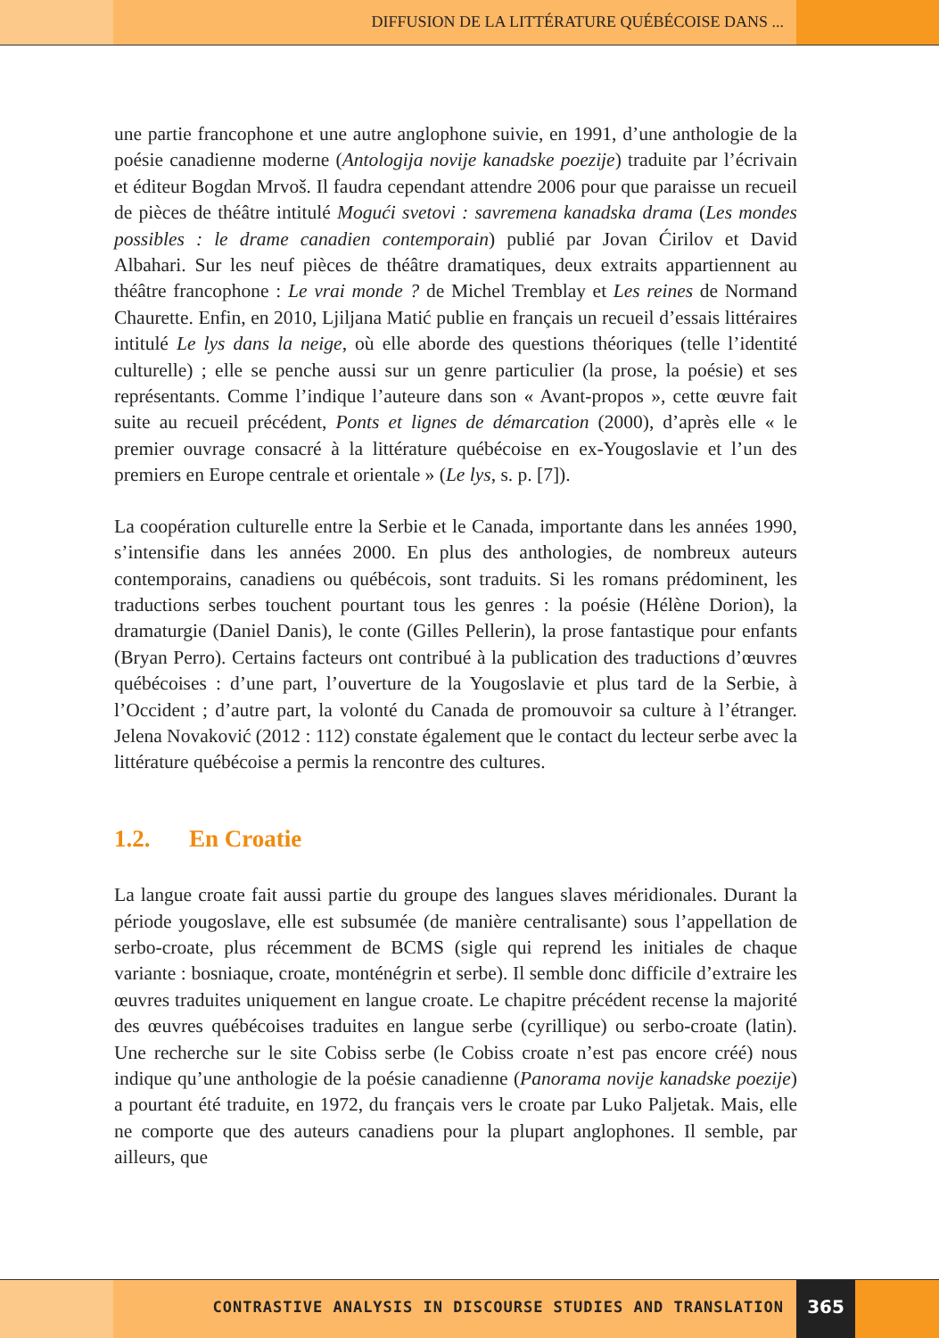DIFFUSION DE LA LITTÉRATURE QUÉBÉCOISE DANS ...
une partie francophone et une autre anglophone suivie, en 1991, d’une anthologie de la poésie canadienne moderne (Antologija novije kanadske poezije) traduite par l’écrivain et éditeur Bogdan Mrvoš. Il faudra cependant attendre 2006 pour que paraisse un recueil de pièces de théâtre intitulé Mogući svetovi : savremena kanadska drama (Les mondes possibles : le drame canadien contemporain) publié par Jovan Ćirilov et David Albahari. Sur les neuf pièces de théâtre dramatiques, deux extraits appartiennent au théâtre francophone : Le vrai monde ? de Michel Tremblay et Les reines de Normand Chaurette. Enfin, en 2010, Ljiljana Matić publie en français un recueil d’essais littéraires intitulé Le lys dans la neige, où elle aborde des questions théoriques (telle l’identité culturelle) ; elle se penche aussi sur un genre particulier (la prose, la poésie) et ses représentants. Comme l’indique l’auteure dans son « Avant-propos », cette œuvre fait suite au recueil précédent, Ponts et lignes de démarcation (2000), d’après elle « le premier ouvrage consacré à la littérature québécoise en ex-Yougoslavie et l’un des premiers en Europe centrale et orientale » (Le lys, s. p. [7]).
La coopération culturelle entre la Serbie et le Canada, importante dans les années 1990, s’intensifie dans les années 2000. En plus des anthologies, de nombreux auteurs contemporains, canadiens ou québécois, sont traduits. Si les romans prédominent, les traductions serbes touchent pourtant tous les genres : la poésie (Hélène Dorion), la dramaturgie (Daniel Danis), le conte (Gilles Pellerin), la prose fantastique pour enfants (Bryan Perro). Certains facteurs ont contribué à la publication des traductions d’œuvres québécoises : d’une part, l’ouverture de la Yougoslavie et plus tard de la Serbie, à l’Occident ; d’autre part, la volonté du Canada de promouvoir sa culture à l’étranger. Jelena Novaković (2012 : 112) constate également que le contact du lecteur serbe avec la littérature québécoise a permis la rencontre des cultures.
1.2. En Croatie
La langue croate fait aussi partie du groupe des langues slaves méridionales. Durant la période yougoslave, elle est subsumée (de manière centralisante) sous l’appellation de serbo-croate, plus récemment de BCMS (sigle qui reprend les initiales de chaque variante : bosniaque, croate, monténégrin et serbe). Il semble donc difficile d’extraire les œuvres traduites uniquement en langue croate. Le chapitre précédent recense la majorité des œuvres québécoises traduites en langue serbe (cyrillique) ou serbo-croate (latin). Une recherche sur le site Cobiss serbe (le Cobiss croate n’est pas encore créé) nous indique qu’une anthologie de la poésie canadienne (Panorama novije kanadske poezije) a pourtant été traduite, en 1972, du français vers le croate par Luko Paljetak. Mais, elle ne comporte que des auteurs canadiens pour la plupart anglophones. Il semble, par ailleurs, que
CONTRASTIVE ANALYSIS IN DISCOURSE STUDIES AND TRANSLATION
365